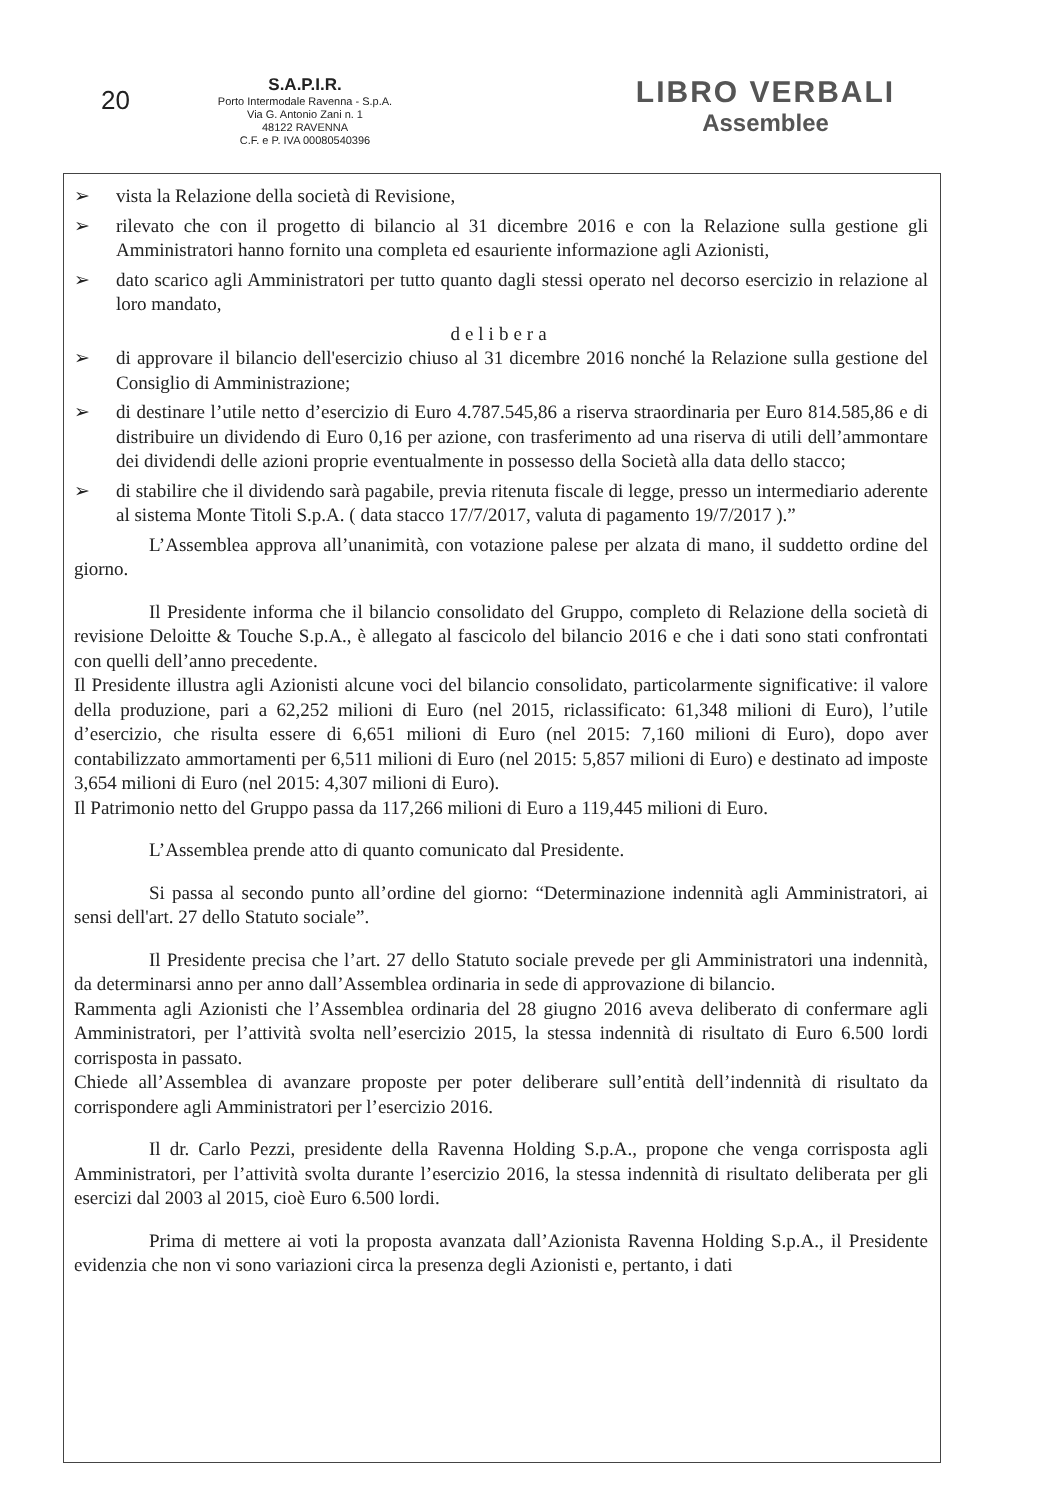20
S.A.P.I.R.
Porto Intermodale Ravenna - S.p.A.
Via G. Antonio Zani n. 1
48122 RAVENNA
C.F. e P. IVA 00080540396
LIBRO VERBALI
Assemblee
➢ vista la Relazione della società di Revisione,
➢ rilevato che con il progetto di bilancio al 31 dicembre 2016 e con la Relazione sulla gestione gli Amministratori hanno fornito una completa ed esauriente informazione agli Azionisti,
➢ dato scarico agli Amministratori per tutto quanto dagli stessi operato nel decorso esercizio in relazione al loro mandato,
delibera
➢ di approvare il bilancio dell'esercizio chiuso al 31 dicembre 2016 nonché la Relazione sulla gestione del Consiglio di Amministrazione;
➢ di destinare l’utile netto d’esercizio di Euro 4.787.545,86 a riserva straordinaria per Euro 814.585,86 e di distribuire un dividendo di Euro 0,16 per azione, con trasferimento ad una riserva di utili dell’ammontare dei dividendi delle azioni proprie eventualmente in possesso della Società alla data dello stacco;
➢ di stabilire che il dividendo sarà pagabile, previa ritenuta fiscale di legge, presso un intermediario aderente al sistema Monte Titoli S.p.A. ( data stacco 17/7/2017, valuta di pagamento 19/7/2017 ).”
L’Assemblea approva all’unanimità, con votazione palese per alzata di mano, il suddetto ordine del giorno.
Il Presidente informa che il bilancio consolidato del Gruppo, completo di Relazione della società di revisione Deloitte & Touche S.p.A., è allegato al fascicolo del bilancio 2016 e che i dati sono stati confrontati con quelli dell’anno precedente.
Il Presidente illustra agli Azionisti alcune voci del bilancio consolidato, particolarmente significative: il valore della produzione, pari a 62,252 milioni di Euro (nel 2015, riclassificato: 61,348 milioni di Euro), l’utile d’esercizio, che risulta essere di 6,651 milioni di Euro (nel 2015: 7,160 milioni di Euro), dopo aver contabilizzato ammortamenti per 6,511 milioni di Euro (nel 2015: 5,857 milioni di Euro) e destinato ad imposte 3,654 milioni di Euro (nel 2015: 4,307 milioni di Euro).
Il Patrimonio netto del Gruppo passa da 117,266 milioni di Euro a 119,445 milioni di Euro.
L’Assemblea prende atto di quanto comunicato dal Presidente.
Si passa al secondo punto all’ordine del giorno: “Determinazione indennità agli Amministratori, ai sensi dell'art. 27 dello Statuto sociale”.
Il Presidente precisa che l’art. 27 dello Statuto sociale prevede per gli Amministratori una indennità, da determinarsi anno per anno dall’Assemblea ordinaria in sede di approvazione di bilancio.
Rammenta agli Azionisti che l’Assemblea ordinaria del 28 giugno 2016 aveva deliberato di confermare agli Amministratori, per l’attività svolta nell’esercizio 2015, la stessa indennità di risultato di Euro 6.500 lordi corrisposta in passato.
Chiede all’Assemblea di avanzare proposte per poter deliberare sull’entità dell’indennità di risultato da corrispondere agli Amministratori per l’esercizio 2016.
Il dr. Carlo Pezzi, presidente della Ravenna Holding S.p.A., propone che venga corrisposta agli Amministratori, per l’attività svolta durante l’esercizio 2016, la stessa indennità di risultato deliberata per gli esercizi dal 2003 al 2015, cioè Euro 6.500 lordi.
Prima di mettere ai voti la proposta avanzata dall’Azionista Ravenna Holding S.p.A., il Presidente evidenzia che non vi sono variazioni circa la presenza degli Azionisti e, pertanto, i dati